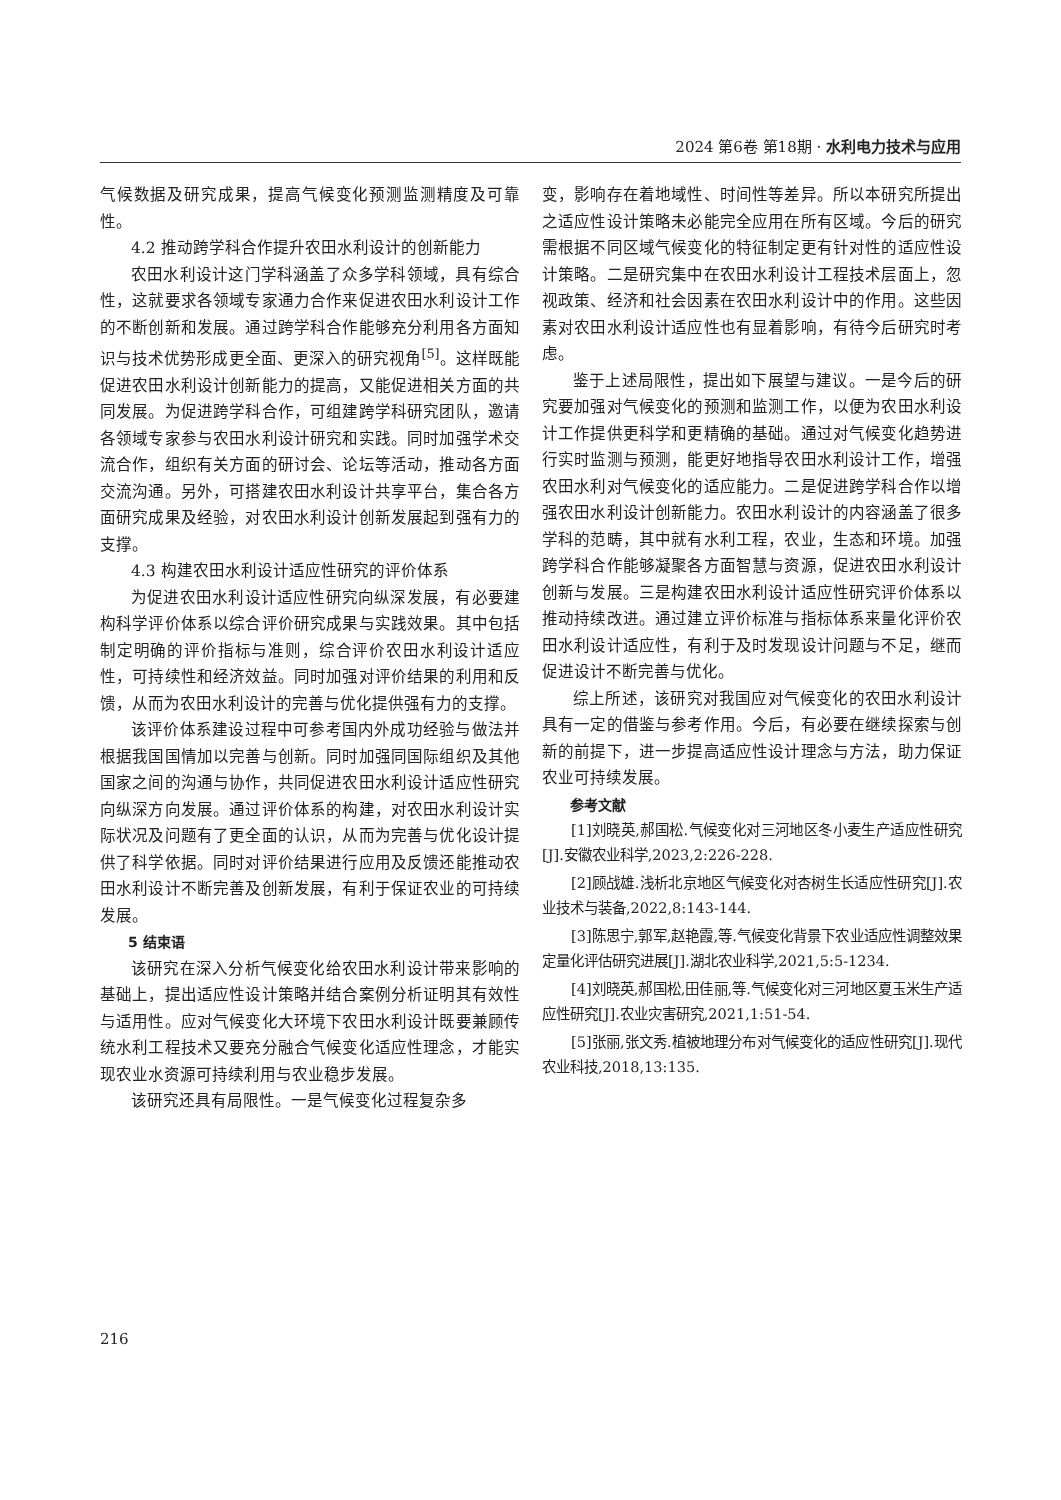2024 第6卷 第18期 · 水利电力技术与应用
气候数据及研究成果，提高气候变化预测监测精度及可靠性。
4.2 推动跨学科合作提升农田水利设计的创新能力
农田水利设计这门学科涵盖了众多学科领域，具有综合性，这就要求各领域专家通力合作来促进农田水利设计工作的不断创新和发展。通过跨学科合作能够充分利用各方面知识与技术优势形成更全面、更深入的研究视角<sup>[5]</sup>。这样既能促进农田水利设计创新能力的提高，又能促进相关方面的共同发展。为促进跨学科合作，可组建跨学科研究团队，邀请各领域专家参与农田水利设计研究和实践。同时加强学术交流合作，组织有关方面的研讨会、论坛等活动，推动各方面交流沟通。另外，可搭建农田水利设计共享平台，集合各方面研究成果及经验，对农田水利设计创新发展起到强有力的支撑。
4.3 构建农田水利设计适应性研究的评价体系
为促进农田水利设计适应性研究向纵深发展，有必要建构科学评价体系以综合评价研究成果与实践效果。其中包括制定明确的评价指标与准则，综合评价农田水利设计适应性，可持续性和经济效益。同时加强对评价结果的利用和反馈，从而为农田水利设计的完善与优化提供强有力的支撑。
该评价体系建设过程中可参考国内外成功经验与做法并根据我国国情加以完善与创新。同时加强同国际组织及其他国家之间的沟通与协作，共同促进农田水利设计适应性研究向纵深方向发展。通过评价体系的构建，对农田水利设计实际状况及问题有了更全面的认识，从而为完善与优化设计提供了科学依据。同时对评价结果进行应用及反馈还能推动农田水利设计不断完善及创新发展，有利于保证农业的可持续发展。
5 结束语
该研究在深入分析气候变化给农田水利设计带来影响的基础上，提出适应性设计策略并结合案例分析证明其有效性与适用性。应对气候变化大环境下农田水利设计既要兼顾传统水利工程技术又要充分融合气候变化适应性理念，才能实现农业水资源可持续利用与农业稳步发展。
该研究还具有局限性。一是气候变化过程复杂多
变，影响存在着地域性、时间性等差异。所以本研究所提出之适应性设计策略未必能完全应用在所有区域。今后的研究需根据不同区域气候变化的特征制定更有针对性的适应性设计策略。二是研究集中在农田水利设计工程技术层面上，忽视政策、经济和社会因素在农田水利设计中的作用。这些因素对农田水利设计适应性也有显着影响，有待今后研究时考虑。
鉴于上述局限性，提出如下展望与建议。一是今后的研究要加强对气候变化的预测和监测工作，以便为农田水利设计工作提供更科学和更精确的基础。通过对气候变化趋势进行实时监测与预测，能更好地指导农田水利设计工作，增强农田水利对气候变化的适应能力。二是促进跨学科合作以增强农田水利设计创新能力。农田水利设计的内容涵盖了很多学科的范畴，其中就有水利工程，农业，生态和环境。加强跨学科合作能够凝聚各方面智慧与资源，促进农田水利设计创新与发展。三是构建农田水利设计适应性研究评价体系以推动持续改进。通过建立评价标准与指标体系来量化评价农田水利设计适应性，有利于及时发现设计问题与不足，继而促进设计不断完善与优化。
综上所述，该研究对我国应对气候变化的农田水利设计具有一定的借鉴与参考作用。今后，有必要在继续探索与创新的前提下，进一步提高适应性设计理念与方法，助力保证农业可持续发展。
参考文献
[1]刘晓英,郝国松.气候变化对三河地区冬小麦生产适应性研究[J].安徽农业科学,2023,2:226-228.
[2]顾战雄.浅析北京地区气候变化对杏树生长适应性研究[J].农业技术与装备,2022,8:143-144.
[3]陈思宁,郭军,赵艳霞,等.气候变化背景下农业适应性调整效果定量化评估研究进展[J].湖北农业科学,2021,5:5-1234.
[4]刘晓英,郝国松,田佳丽,等.气候变化对三河地区夏玉米生产适应性研究[J].农业灾害研究,2021,1:51-54.
[5]张丽,张文秀.植被地理分布对气候变化的适应性研究[J].现代农业科技,2018,13:135.
216